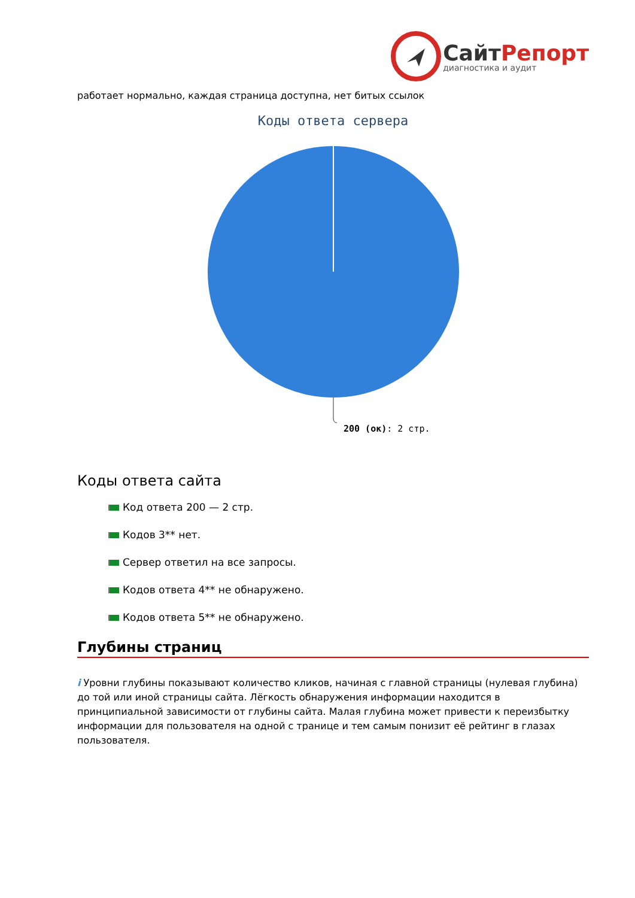СайтРепорт
диагностика и аудит
работает нормально, каждая страница доступна, нет битых ссылок
Коды ответа сервера
200 (ок): 2 стр.
Коды ответа сайта
Код ответа 200 — 2 стр.
Кодов 3** нет.
Сервер ответил на все запросы.
Кодов ответа 4** не обнаружено.
Кодов ответа 5** не обнаружено.
Глубины страниц
i Уровни глубины показывают количество кликов, начиная с главной страницы (нулевая глубина) до той или иной страницы сайта. Лёгкость обнаружения информации находится в принципиальной зависимости от глубины сайта. Малая глубина может привести к переизбытку информации для пользователя на одной с транице и тем самым понизит её рейтинг в глазах пользователя.